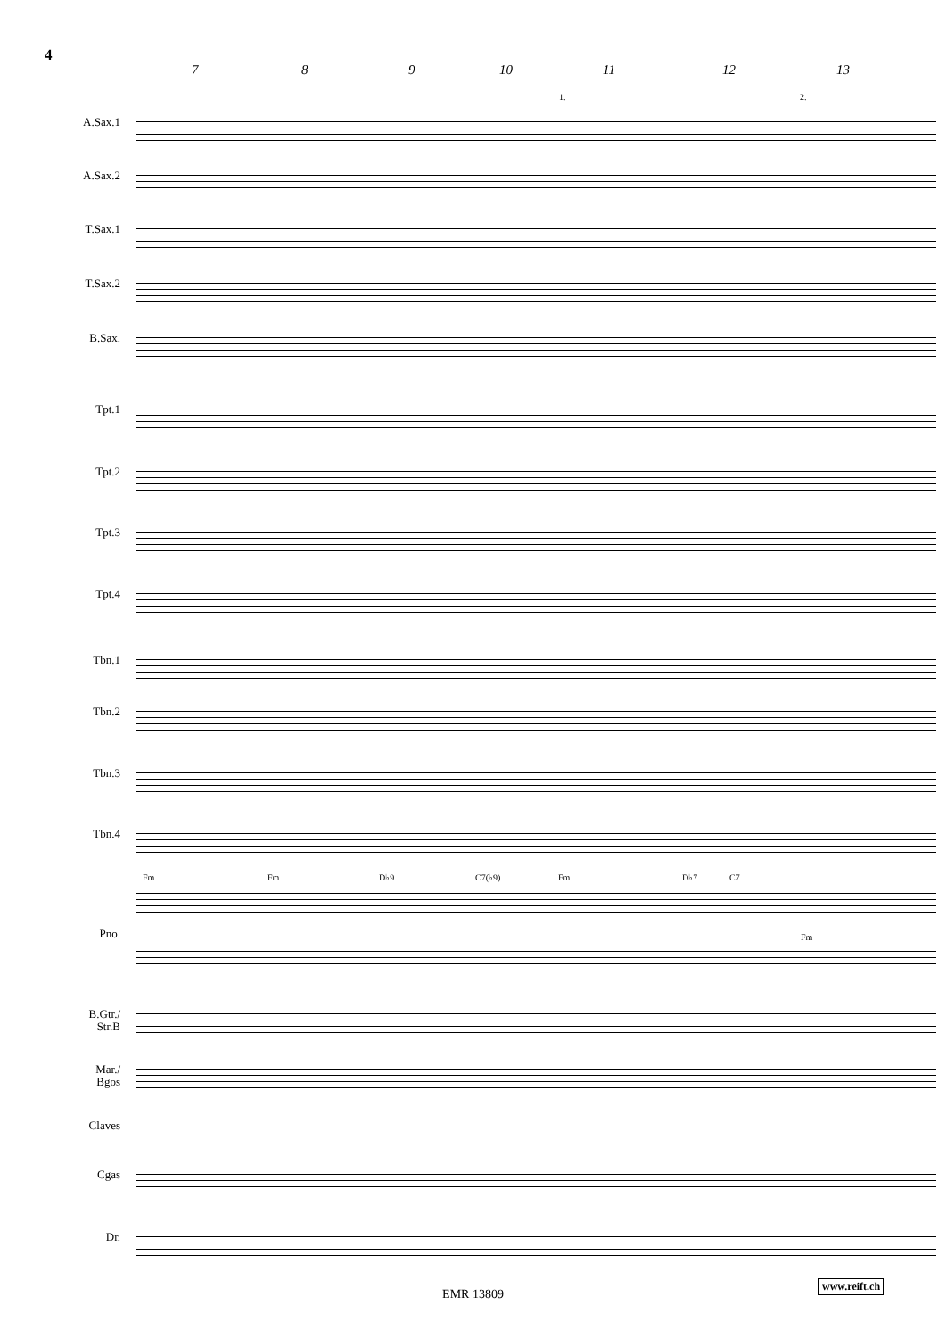4
7 8 9 10 11 12 13
1. 2.
A.Sax.1
A.Sax.2
T.Sax.1
T.Sax.2
B.Sax.
Tpt.1
Tpt.2
Tpt.3
Tpt.4
Tbn.1
Tbn.2
Tbn.3
Tbn.4
Fm Fm D♭9 C7(♭9) Fm D♭7 C7
Pno. Fm
B.Gtr./
Str.B
Mar./
Bgos
Claves
Cgas
Dr.
EMR 13809
www.reift.ch